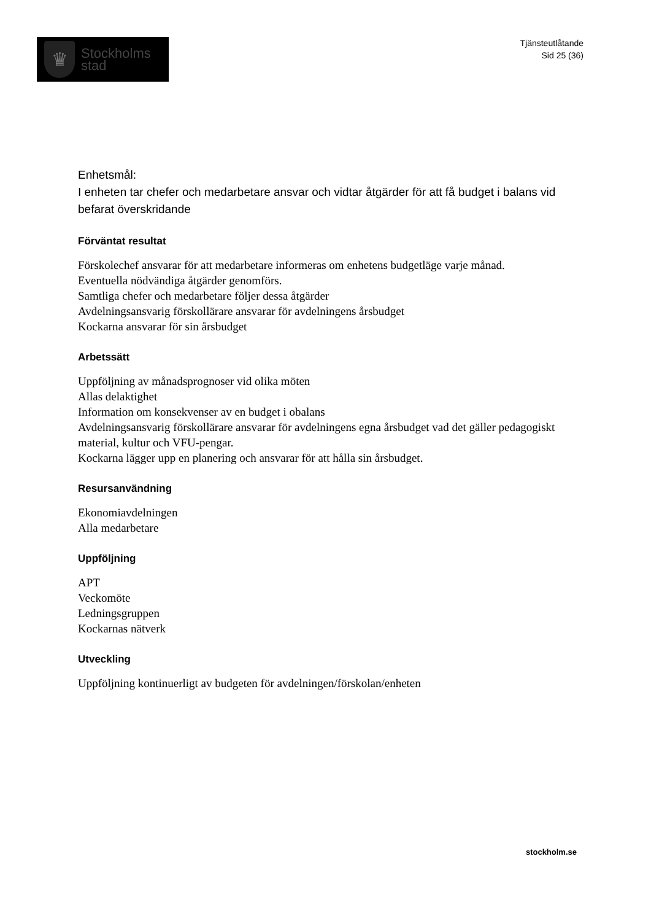♛
Stockholms
stad
Tjänsteutlåtande
Sid 25 (36)
Enhetsmål:
I enheten tar chefer och medarbetare ansvar och vidtar åtgärder för att få budget i balans vid befarat överskridande
Förväntat resultat
Förskolechef ansvarar för att medarbetare informeras om enhetens budgetläge varje månad.
Eventuella nödvändiga åtgärder genomförs.
Samtliga chefer och medarbetare följer dessa åtgärder
Avdelningsansvarig förskollärare ansvarar för avdelningens årsbudget
Kockarna ansvarar för sin årsbudget
Arbetssätt
Uppföljning av månadsprognoser vid olika möten
Allas delaktighet
Information om konsekvenser av en budget i obalans
Avdelningsansvarig förskollärare ansvarar för avdelningens egna årsbudget vad det gäller pedagogiskt material, kultur och VFU-pengar.
Kockarna lägger upp en planering och ansvarar för att hålla sin årsbudget.
Resursanvändning
Ekonomiavdelningen
Alla medarbetare
Uppföljning
APT
Veckomöte
Ledningsgruppen
Kockarnas nätverk
Utveckling
Uppföljning kontinuerligt av budgeten för avdelningen/förskolan/enheten
stockholm.se